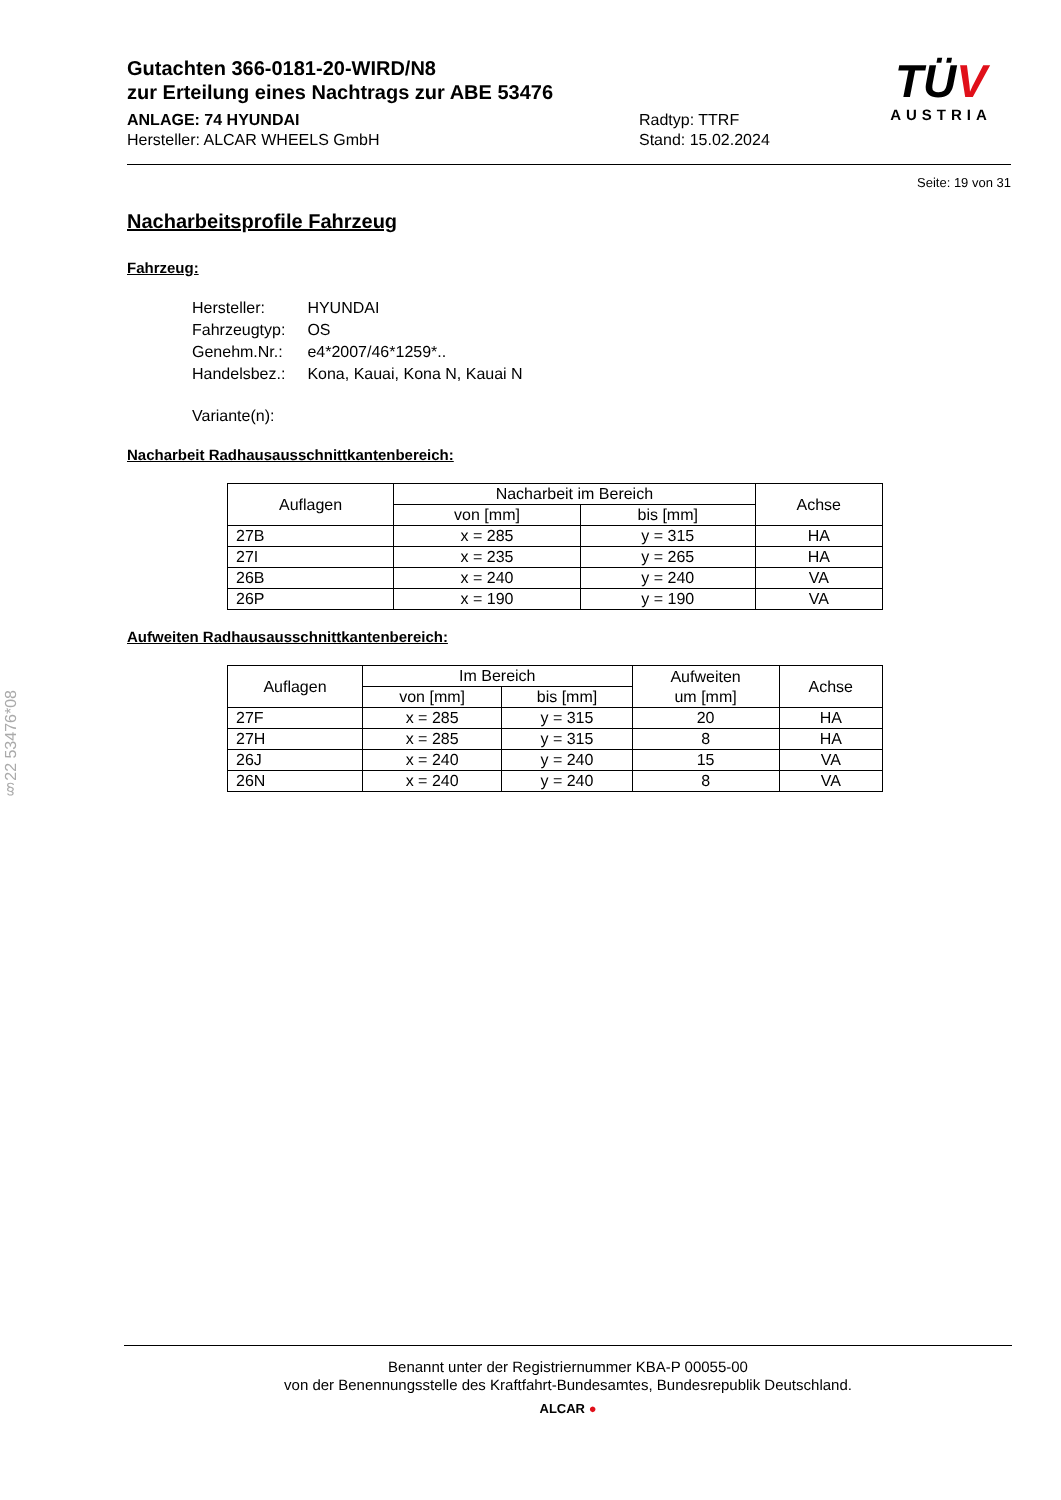§22 53476*08
Gutachten 366-0181-20-WIRD/N8
zur Erteilung eines Nachtrags zur ABE 53476
ANLAGE: 74 HYUNDAI
Hersteller: ALCAR WHEELS GmbH
Radtyp: TTRF
Stand: 15.02.2024
TÜV
AUSTRIA
Seite: 19 von 31
Nacharbeitsprofile Fahrzeug
Fahrzeug:
| Hersteller: | HYUNDAI |
| Fahrzeugtyp: | OS |
| Genehm.Nr.: | e4*2007/46*1259*.. |
| Handelsbez.: | Kona, Kauai, Kona N, Kauai N |
| Variante(n): | |
Nacharbeit Radhausausschnittkantenbereich:
| Auflagen | Nacharbeit im Bereich | | Achse |
| --- | --- | --- | --- |
| | von [mm] | bis [mm] | |
| 27B | x = 285 | y = 315 | HA |
| 27I | x = 235 | y = 265 | HA |
| 26B | x = 240 | y = 240 | VA |
| 26P | x = 190 | y = 190 | VA |
Aufweiten Radhausausschnittkantenbereich:
| Auflagen | Im Bereich | | Aufweiten um [mm] | Achse |
| --- | --- | --- | --- | --- |
| | von [mm] | bis [mm] | | |
| 27F | x = 285 | y = 315 | 20 | HA |
| 27H | x = 285 | y = 315 | 8 | HA |
| 26J | x = 240 | y = 240 | 15 | VA |
| 26N | x = 240 | y = 240 | 8 | VA |
Benannt unter der Registriernummer KBA-P 00055-00
von der Benennungsstelle des Kraftfahrt-Bundesamtes, Bundesrepublik Deutschland.
ALCAR ●